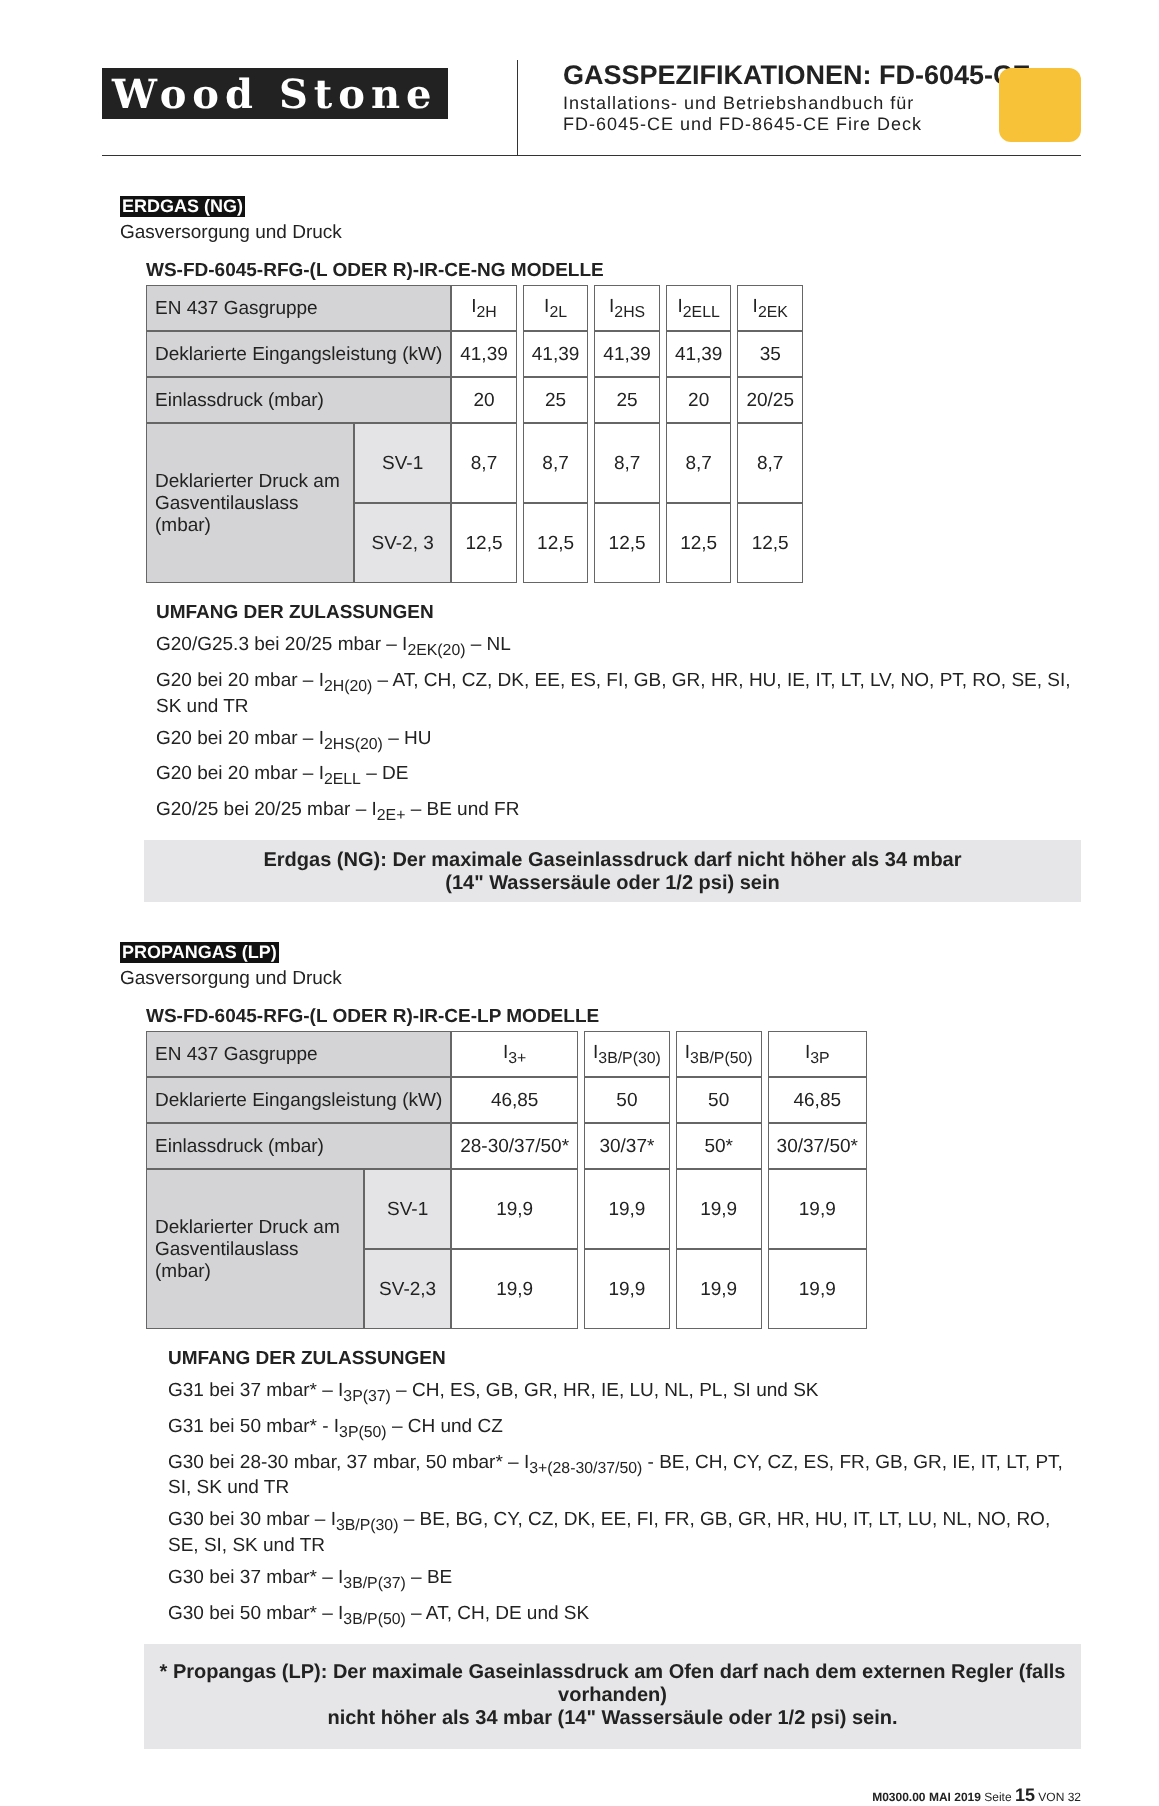Wood Stone
GASSPEZIFIKATIONEN: FD-6045-CE
Installations- und Betriebshandbuch für
FD-6045-CE und FD-8645-CE Fire Deck
ERDGAS (NG)
Gasversorgung und Druck
WS-FD-6045-RFG-(L ODER R)-IR-CE-NG MODELLE
| EN 437 Gasgruppe | | I<sub>2H</sub> | | I<sub>2L</sub> | | I<sub>2HS</sub> | | I<sub>2ELL</sub> | | I<sub>2EK</sub> |
| Deklarierte Eingangsleistung (kW) | | 41,39 | | 41,39 | | 41,39 | | 41,39 | | 35 |
| Einlassdruck (mbar) | | 20 | | 25 | | 25 | | 20 | | 20/25 |
| Deklarierter Druck am Gasventilauslass (mbar) | SV-1 | 8,7 | | 8,7 | | 8,7 | | 8,7 | | 8,7 |
| | SV-2, 3 | 12,5 | | 12,5 | | 12,5 | | 12,5 | | 12,5 |
UMFANG DER ZULASSUNGEN
G20/G25.3 bei 20/25 mbar – I<sub>2EK(20)</sub> – NL
G20 bei 20 mbar – I<sub>2H(20)</sub> – AT, CH, CZ, DK, EE, ES, FI, GB, GR, HR, HU, IE, IT, LT, LV, NO, PT, RO, SE, SI, SK und TR
G20 bei 20 mbar – I<sub>2HS(20)</sub> – HU
G20 bei 20 mbar – I<sub>2ELL</sub> – DE
G20/25 bei 20/25 mbar – I<sub>2E+</sub> – BE und FR
Erdgas (NG): Der maximale Gaseinlassdruck darf nicht höher als 34 mbar
(14" Wassersäule oder 1/2 psi) sein
PROPANGAS (LP)
Gasversorgung und Druck
WS-FD-6045-RFG-(L ODER R)-IR-CE-LP MODELLE
| EN 437 Gasgruppe | | I<sub>3+</sub> | | I<sub>3B/P(30)</sub> | | I<sub>3B/P(50)</sub> | | I<sub>3P</sub> |
| Deklarierte Eingangsleistung (kW) | | 46,85 | | 50 | | 50 | | 46,85 |
| Einlassdruck (mbar) | | 28-30/37/50* | | 30/37* | | 50* | | 30/37/50* |
| Deklarierter Druck am Gasventilauslass (mbar) | SV-1 | 19,9 | | 19,9 | | 19,9 | | 19,9 |
| | SV-2,3 | 19,9 | | 19,9 | | 19,9 | | 19,9 |
UMFANG DER ZULASSUNGEN
G31 bei 37 mbar* – I<sub>3P(37)</sub> – CH, ES, GB, GR, HR, IE, LU, NL, PL, SI und SK
G31 bei 50 mbar* - I<sub>3P(50)</sub> – CH und CZ
G30 bei 28-30 mbar, 37 mbar, 50 mbar* – I<sub>3+(28-30/37/50)</sub> - BE, CH, CY, CZ, ES, FR, GB, GR, IE, IT, LT, PT, SI, SK und TR
G30 bei 30 mbar – I<sub>3B/P(30)</sub> – BE, BG, CY, CZ, DK, EE, FI, FR, GB, GR, HR, HU, IT, LT, LU, NL, NO, RO, SE, SI, SK und TR
G30 bei 37 mbar* – I<sub>3B/P(37)</sub> – BE
G30 bei 50 mbar* – I<sub>3B/P(50)</sub> – AT, CH, DE und SK
* Propangas (LP): Der maximale Gaseinlassdruck am Ofen darf nach dem externen Regler (falls vorhanden)
nicht höher als 34 mbar (14" Wassersäule oder 1/2 psi) sein.
M0300.00 MAI 2019 Seite 15 VON 32